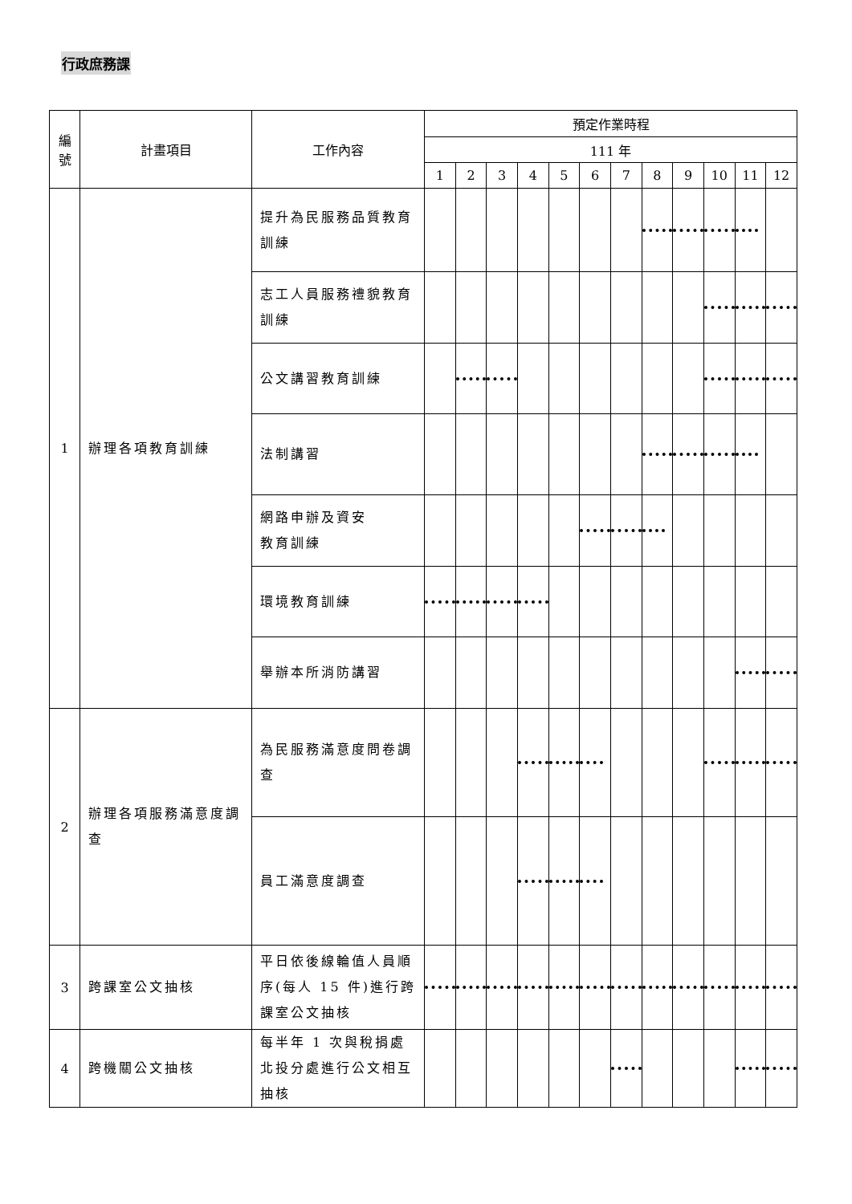行政庶務課
| 編 號 | 計畫項目 | 工作內容 | 預定作業時程 | | | | | | | | | | | |
| --- | --- | --- | --- | --- | --- | --- | --- | --- | --- | --- | --- | --- | --- | --- |
| | | | 111 年 | | | | | | | | | | | |
| | | | 1 | 2 | 3 | 4 | 5 | 6 | 7 | 8 | 9 | 10 | 11 | 12 |
| 1 | 辦理各項教育訓練 | 提升為民服務品質教育訓練 | | | | | | | | | | | | |
| | | 志工人員服務禮貌教育訓練 | | | | | | | | | | | | |
| | | 公文講習教育訓練 | | | | | | | | | | | | |
| | | 法制講習 | | | | | | | | | | | | |
| | | 網路申辦及資安 教育訓練 | | | | | | | | | | | | |
| | | 環境教育訓練 | | | | | | | | | | | | |
| | | 舉辦本所消防講習 | | | | | | | | | | | | |
| 2 | 辦理各項服務滿意度調查 | 為民服務滿意度問卷調查 | | | | | | | | | | | | |
| | | 員工滿意度調查 | | | | | | | | | | | | |
| 3 | 跨課室公文抽核 | 平日依後線輪值人員順序(每人 15 件)進行跨課室公文抽核 | | | | | | | | | | | | |
| 4 | 跨機關公文抽核 | 每半年 1 次與稅捐處北投分處進行公文相互抽核 | | | | | | | | | | | | |